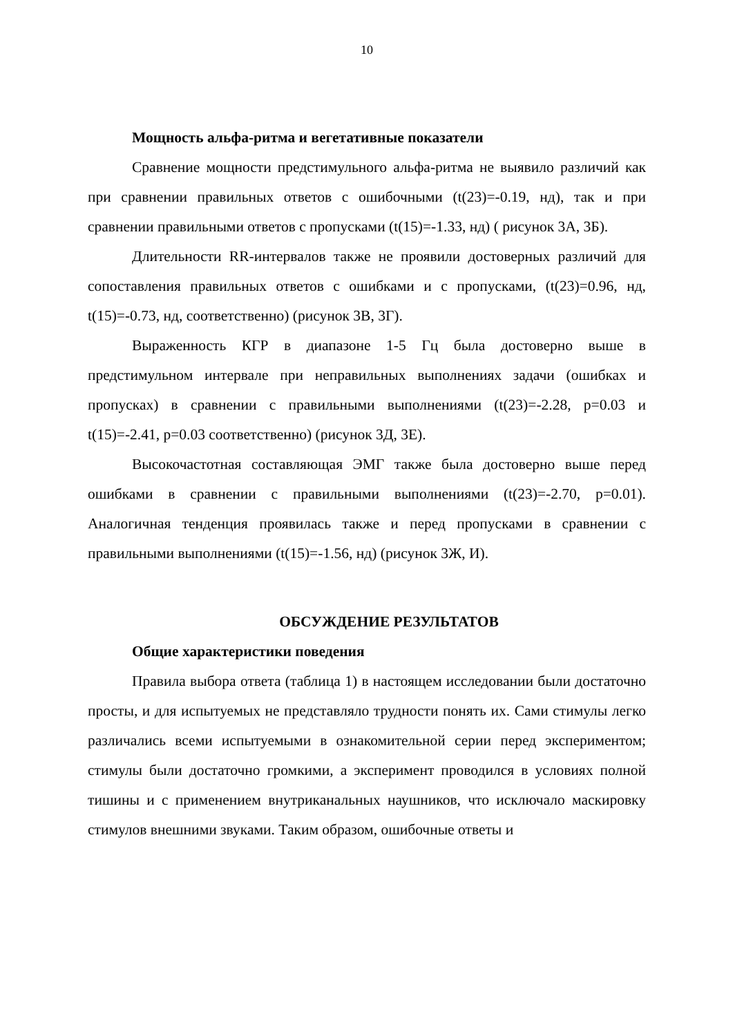10
Мощность альфа-ритма и вегетативные показатели
Сравнение мощности предстимульного альфа-ритма не выявило различий как при сравнении правильных ответов с ошибочными (t(23)=-0.19, нд), так и при сравнении правильными ответов с пропусками (t(15)=-1.33, нд) ( рисунок 3А, 3Б).
Длительности RR-интервалов также не проявили достоверных различий для сопоставления правильных ответов с ошибками и с пропусками, (t(23)=0.96, нд, t(15)=-0.73, нд, соответственно) (рисунок 3В, 3Г).
Выраженность КГР в диапазоне 1-5 Гц была достоверно выше в предстимульном интервале при неправильных выполнениях задачи (ошибках и пропусках) в сравнении с правильными выполнениями (t(23)=-2.28, p=0.03 и t(15)=-2.41, p=0.03 соответственно) (рисунок 3Д, 3Е).
Высокочастотная составляющая ЭМГ также была достоверно выше перед ошибками в сравнении с правильными выполнениями (t(23)=-2.70, p=0.01). Аналогичная тенденция проявилась также и перед пропусками в сравнении с правильными выполнениями (t(15)=-1.56, нд) (рисунок 3Ж, И).
ОБСУЖДЕНИЕ РЕЗУЛЬТАТОВ
Общие характеристики поведения
Правила выбора ответа (таблица 1) в настоящем исследовании были достаточно просты, и для испытуемых не представляло трудности понять их. Сами стимулы легко различались всеми испытуемыми в ознакомительной серии перед экспериментом; стимулы были достаточно громкими, а эксперимент проводился в условиях полной тишины и с применением внутриканальных наушников, что исключало маскировку стимулов внешними звуками. Таким образом, ошибочные ответы и